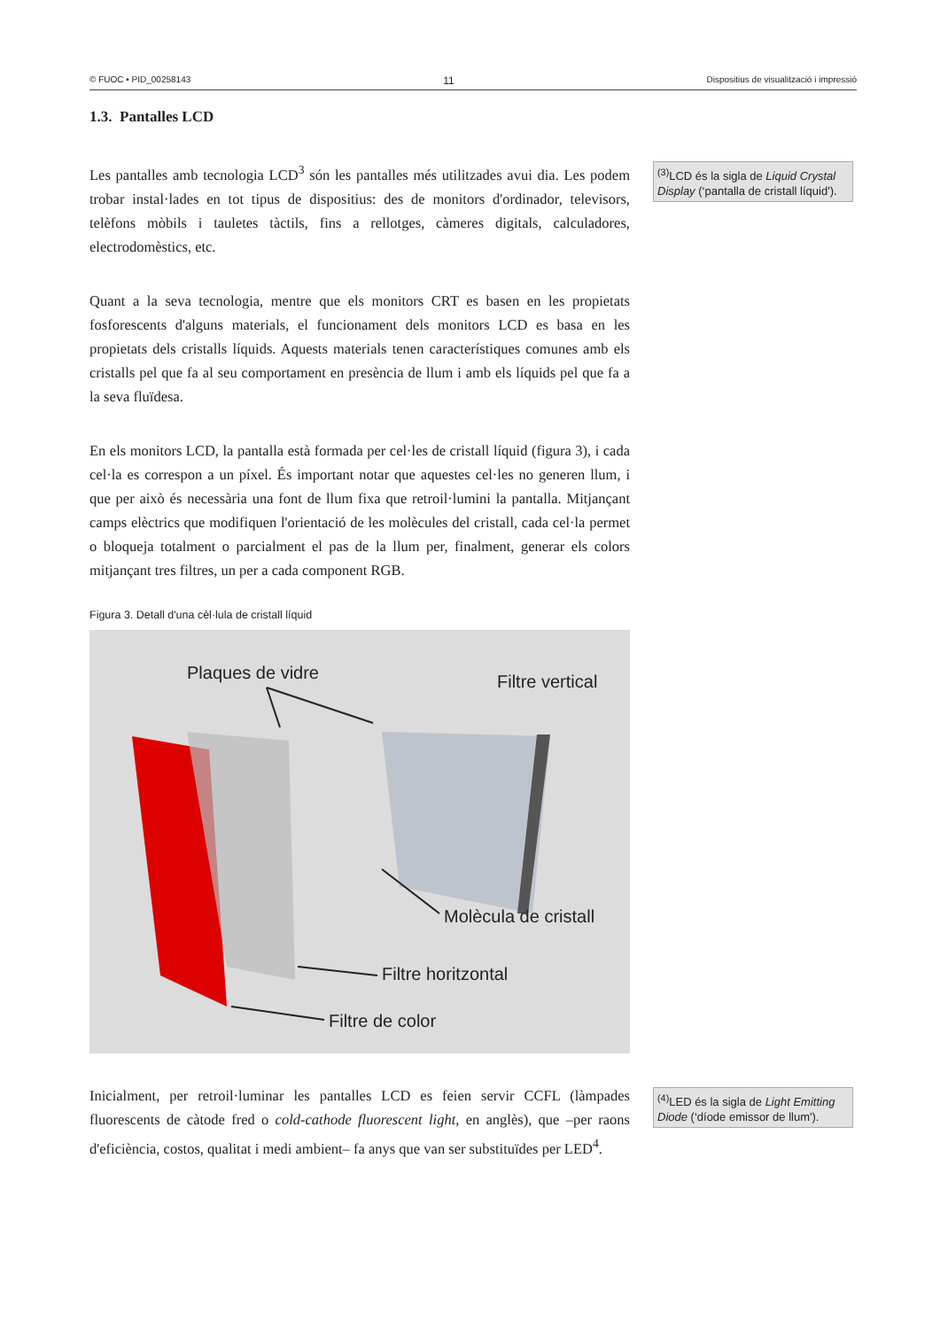© FUOC • PID_00258143 11 Dispositius de visualització i impressió
1.3. Pantalles LCD
Les pantalles amb tecnologia LCD<sup>3</sup> són les pantalles més utilitzades avui dia. Les podem trobar instal·lades en tot tipus de dispositius: des de monitors d'ordinador, televisors, telèfons mòbils i tauletes tàctils, fins a rellotges, càmeres digitals, calculadores, electrodomèstics, etc.
<sup>(3)</sup> LCD és la sigla de Liquid Crystal Display (‘pantalla de cristall líquid').
Quant a la seva tecnologia, mentre que els monitors CRT es basen en les propietats fosforescents d'alguns materials, el funcionament dels monitors LCD es basa en les propietats dels cristalls líquids. Aquests materials tenen característiques comunes amb els cristalls pel que fa al seu comportament en presència de llum i amb els líquids pel que fa a la seva fluïdesa.
En els monitors LCD, la pantalla està formada per cel·les de cristall líquid (figura 3), i cada cel·la es correspon a un píxel. És important notar que aquestes cel·les no generen llum, i que per això és necessària una font de llum fixa que retroil·lumini la pantalla. Mitjançant camps elèctrics que modifiquen l'orientació de les molècules del cristall, cada cel·la permet o bloqueja totalment o parcialment el pas de la llum per, finalment, generar els colors mitjançant tres filtres, un per a cada component RGB.
Figura 3. Detall d'una cèl·lula de cristall líquid
Plaques de vidre
Filtre vertical
Molècula de cristall
Filtre horitzontal
Filtre de color
Inicialment, per retroil·luminar les pantalles LCD es feien servir CCFL (làmpades fluorescents de càtode fred o cold-cathode fluorescent light, en anglès), que –per raons d'eficiència, costos, qualitat i medi ambient– fa anys que van ser substituïdes per LED<sup>4</sup>.
<sup>(4)</sup> LED és la sigla de Light Emitting Diode (‘díode emissor de llum').